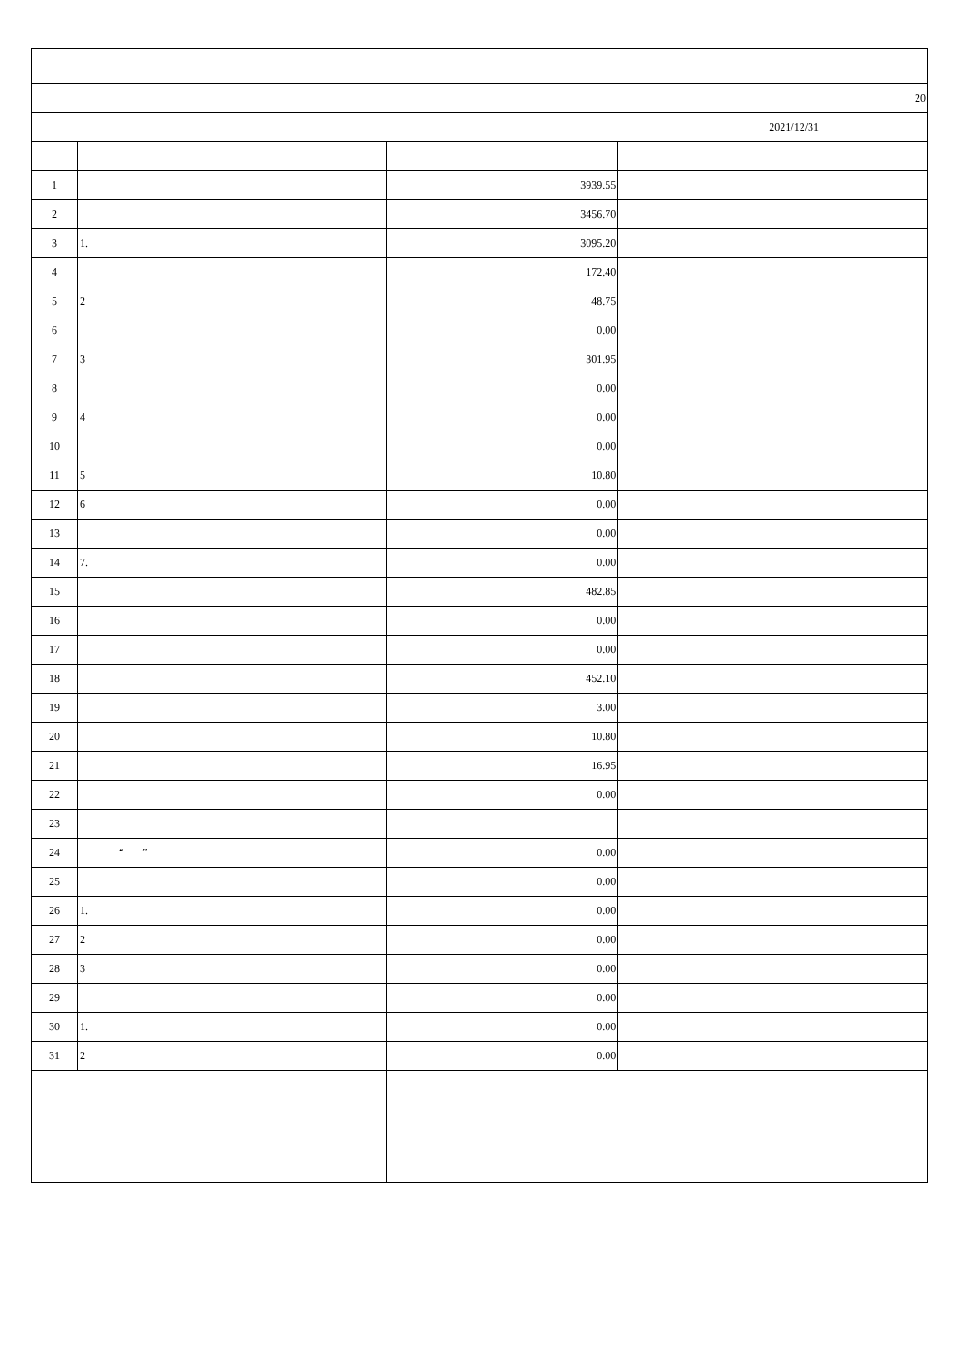| 20 | | | |
| 2021/12/31 | | | |
| 1 | | 3939.55 | |
| 2 | | 3456.70 | |
| 3 | 1. | 3095.20 | |
| 4 | | 172.40 | |
| 5 | 2 | 48.75 | |
| 6 | | 0.00 | |
| 7 | 3 | 301.95 | |
| 8 | | 0.00 | |
| 9 | 4 | 0.00 | |
| 10 | | 0.00 | |
| 11 | 5 | 10.80 | |
| 12 | 6 | 0.00 | |
| 13 | | 0.00 | |
| 14 | 7. | 0.00 | |
| 15 | | 482.85 | |
| 16 | | 0.00 | |
| 17 | | 0.00 | |
| 18 | | 452.10 | |
| 19 | | 3.00 | |
| 20 | | 10.80 | |
| 21 | | 16.95 | |
| 22 | | 0.00 | |
| 23 | | | |
| 24 | “ ” | 0.00 | |
| 25 | | 0.00 | |
| 26 | 1. | 0.00 | |
| 27 | 2 | 0.00 | |
| 28 | 3 | 0.00 | |
| 29 | | 0.00 | |
| 30 | 1. | 0.00 | |
| 31 | 2 | 0.00 | |